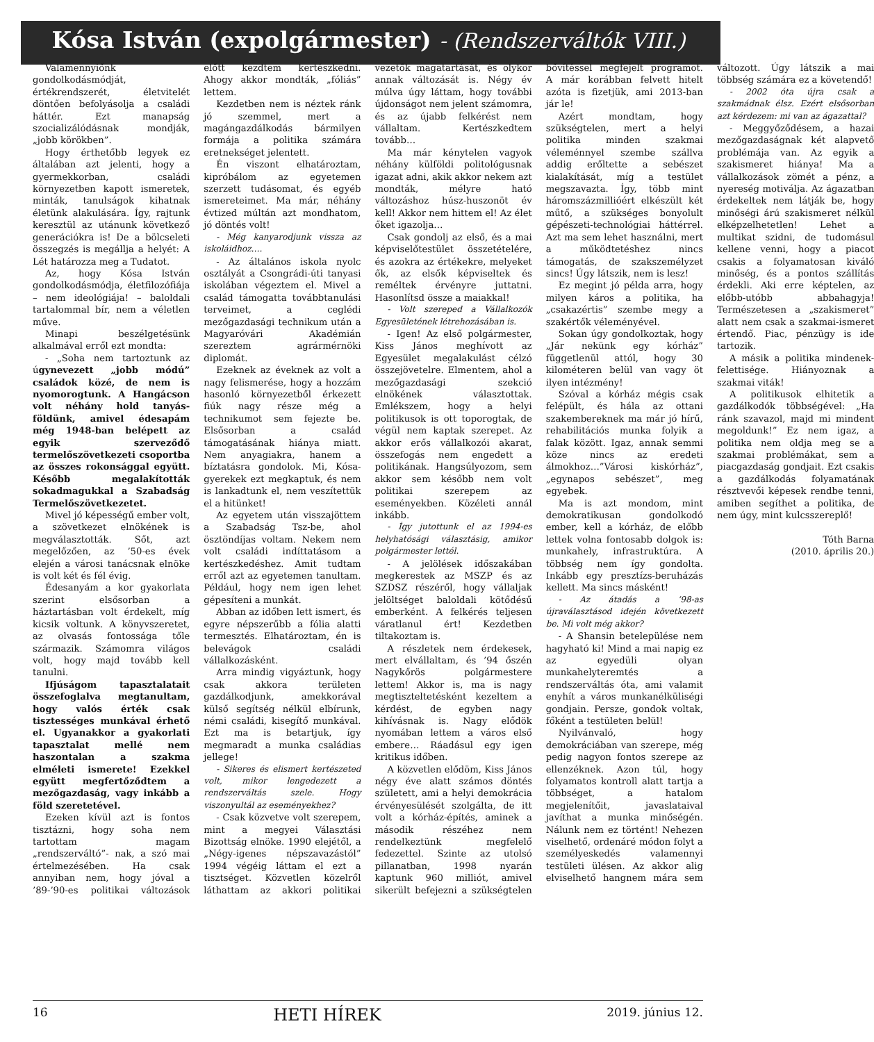Kósa István (expolgármester) - (Rendszerváltók VIII.)
Valamennyiőnk gondolkodásmódját, értékrendszerét, életvitelét döntően befolyásolja a családi háttér. Ezt manapság szocializálódásnak mondják, „jobb körökben”.
Hogy érthetőbb legyek ez általában azt jelenti, hogy a gyermekkorban, családi környezetben kapott ismeretek, minták, tanulságok kihatnak életünk alakulására. Így, rajtunk keresztül az utánunk következő generációkra is! De a bölcseleti összegzés is megállja a helyét: A Lét határozza meg a Tudatot.
Az, hogy Kósa István gondolkodásmódja, életfilozófiája – nem ideológiája! – baloldali tartalommal bír, nem a véletlen műve.
Minapi beszélgetésünk alkalmával erről ezt mondta:
- „Soha nem tartoztunk az úgynevezett „jobb módú” családok közé, de nem is nyomorogtunk. A Hangácson volt néhány hold tanyás-földünk, amivel édesapám még 1948-ban belépett az egyik szerveződő termelőszövetkezeti csoportba az összes rokonsággal együtt. Később megalakították sokadmagukkal a Szabadság Termelőszövetkezetet.
Mivel jó képességű ember volt, a szövetkezet elnökének is megválasztották. Sőt, azt megelőzően, az ’50-es évek elején a városi tanácsnak elnöke is volt két és fél évig.
Édesanyám a kor gyakorlata szerint elsősorban a háztartásban volt érdekelt, míg kicsik voltunk. A könyvszeretet, az olvasás fontossága tőle származik. Számomra világos volt, hogy majd tovább kell tanulni.
Ifjúságom tapasztalatait összefoglalva megtanultam, hogy valós érték csak tisztességes munkával érhető el. Ugyanakkor a gyakorlati tapasztalat mellé nem haszontalan a szakma elméleti ismerete! Ezekkel együtt megfertőződtem a mezőgazdaság, vagy inkább a föld szeretetével.
Ezeken kívül azt is fontos tisztázni, hogy soha nem tartottam magam „rendszerváltó”- nak, a szó mai értelmezésében. Ha csak annyiban nem, hogy jóval a ’89-’90-es politikai változások előtt kezdtem kertészkedni. Ahogy akkor mondták, „fóliás” lettem.
Kezdetben nem is néztek ránk jó szemmel, mert a magángazdálkodás bármilyen formája a politika számára eretnekséget jelentett.
Én viszont elhatároztam, kipróbálom az egyetemen szerzett tudásomat, és egyéb ismereteimet. Ma már, néhány évtized múltán azt mondhatom, jó döntés volt!
- Még kanyarodjunk vissza az iskoláidhoz….
- Az általános iskola nyolc osztályát a Csongrádi-úti tanyasi iskolában végeztem el. Mivel a család támogatta továbbtanulási terveimet, a ceglédi mezőgazdasági technikum után a Magyaróvári Akadémián szereztem agrármérnöki diplomát.
Ezeknek az éveknek az volt a nagy felismerése, hogy a hozzám hasonló környezetből érkezett fiúk nagy része még a technikumot sem fejezte be. Elsősorban a család támogatásának hiánya miatt. Nem anyagiakra, hanem a bíztatásra gondolok. Mi, Kósa-gyerekek ezt megkaptuk, és nem is lankadtunk el, nem veszítettük el a hitünket!
Az egyetem után visszajöttem a Szabadság Tsz-be, ahol ösztöndíjas voltam. Nekem nem volt családi indíttatásom a kertészkedéshez. Amit tudtam erről azt az egyetemen tanultam. Például, hogy nem igen lehet gépesíteni a munkát.
Abban az időben lett ismert, és egyre népszerűbb a fólia alatti termesztés. Elhatároztam, én is belevágok családi vállalkozásként.
Arra mindig vigyáztunk, hogy csak akkora területen gazdálkodjunk, amekkorával külső segítség nélkül elbírunk, némi családi, kisegítő munkával. Ezt ma is betartjuk, így megmaradt a munka családias jellege!
- Sikeres és elismert kertészeted volt, mikor lengedezett a rendszerváltás szele. Hogy viszonyultál az eseményekhez?
- Csak közvetve volt szerepem, mint a megyei Választási Bizottság elnöke. 1990 elejétől, a „Négy-igenes népszavazástól” 1994 végéig láttam el ezt a tisztséget. Közvetlen közelről láthattam az akkori politikai vezetők magatartását, és olykor annak változását is. Négy év múlva úgy láttam, hogy további újdonságot nem jelent számomra, és az újabb felkérést nem vállaltam. Kertészkedtem tovább…
Ma már kénytelen vagyok néhány külföldi politológusnak igazat adni, akik akkor nekem azt mondták, mélyre ható változáshoz húsz-huszonöt év kell! Akkor nem hittem el! Az élet őket igazolja…
Csak gondolj az első, és a mai képviselőtestület összetételére, és azokra az értékekre, melyeket ők, az elsők képviseltek és reméltek érvényre juttatni. Hasonlítsd össze a maiakkal!
- Volt szereped a Vállalkozók Egyesületének létrehozásában is.
- Igen! Az első polgármester, Kiss János meghívott az Egyesület megalakulást célzó összejövetelre. Elmentem, ahol a mezőgazdasági szekció elnökének választottak. Emlékszem, hogy a helyi politikusok is ott toporogtak, de végül nem kaptak szerepet. Az akkor erős vállalkozói akarat, összefogás nem engedett a politikának. Hangsúlyozom, sem akkor sem később nem volt politikai szerepem az eseményekben. Közéleti annál inkább.
- Így jutottunk el az 1994-es helyhatósági választásig, amikor polgármester lettél.
- A jelölések időszakában megkerestek az MSZP és az SZDSZ részéről, hogy vállaljak jelöltséget baloldali kötődésű emberként. A felkérés teljesen váratlanul ért! Kezdetben tiltakoztam is.
A részletek nem érdekesek, mert elvállaltam, és ’94 őszén Nagykőrös polgármestere lettem! Akkor is, ma is nagy megtiszteltetésként kezeltem a kérdést, de egyben nagy kihívásnak is. Nagy elődök nyomában lettem a város első embere… Ráadásul egy igen kritikus időben.
A közvetlen elődöm, Kiss János négy éve alatt számos döntés született, ami a helyi demokrácia érvényesülését szolgálta, de itt volt a kórház-építés, aminek a második részéhez nem rendelkeztünk megfelelő fedezettel. Szinte az utolsó pillanatban, 1998 nyarán kaptunk 960 milliót, amivel sikerült befejezni a szükségtelen bővítéssel megfejelt programot. A már korábban felvett hitelt azóta is fizetjük, ami 2013-ban jár le!
Azért mondtam, hogy szükségtelen, mert a helyi politika minden szakmai véleménnyel szembe szállva addig erőltette a sebészet kialakítását, míg a testület megszavazta. Így, több mint háromszázmillióért elkészült két műtő, a szükséges bonyolult gépészeti-technológiai háttérrel. Azt ma sem lehet használni, mert a működtetéshez nincs támogatás, de szakszemélyzet sincs! Úgy látszik, nem is lesz!
Ez megint jó példa arra, hogy milyen káros a politika, ha „csakazértis” szembe megy a szakértők véleményével.
Sokan úgy gondolkoztak, hogy „Jár nekünk egy kórház” függetlenül attól, hogy 30 kilométeren belül van vagy öt ilyen intézmény!
Szóval a kórház mégis csak felépült, és hála az ottani szakembereknek ma már jó hírű, rehabilitációs munka folyik a falak között. Igaz, annak semmi köze nincs az eredeti álmokhoz…”Városi kiskórház”, „egynapos sebészet”, meg egyebek.
Ma is azt mondom, mint demokratikusan gondolkodó ember, kell a kórház, de előbb lettek volna fontosabb dolgok is: munkahely, infrastruktúra. A többség nem így gondolta. Inkább egy presztízs-beruházás kellett. Ma sincs másként!
- Az átadás a ’98-as újraválasztásod idején következett be. Mi volt még akkor?
- A Shansin betelepülése nem hagyható ki! Mind a mai napig ez az egyedüli olyan munkahelyteremtés a rendszerváltás óta, ami valamit enyhít a város munkanélküliségi gondjain. Persze, gondok voltak, főként a testületen belül!
Nyilvánvaló, hogy demokráciában van szerepe, még pedig nagyon fontos szerepe az ellenzéknek. Azon túl, hogy folyamatos kontroll alatt tartja a többséget, a hatalom megjelenítőit, javaslataival javíthat a munka minőségén. Nálunk nem ez történt! Nehezen viselhető, ordenáré módon folyt a személyeskedés valamennyi testületi ülésen. Az akkor alig elviselhető hangnem mára sem változott. Úgy látszik a mai többség számára ez a követendő!
- 2002 óta újra csak a szakmádnak élsz. Ezért elsősorban azt kérdezem: mi van az ágazattal?
- Meggyőződésem, a hazai mezőgazdaságnak két alapvető problémája van. Az egyik a szakismeret hiánya! Ma a vállalkozások zömét a pénz, a nyereség motiválja. Az ágazatban érdekeltek nem látják be, hogy minőségi árú szakismeret nélkül elképzelhetetlen! Lehet a multikat szidni, de tudomásul kellene venni, hogy a piacot csakis a folyamatosan kiváló minőség, és a pontos szállítás érdekli. Aki erre képtelen, az előbb-utóbb abbahagyja! Természetesen a „szakismeret” alatt nem csak a szakmai-ismeret értendő. Piac, pénzügy is ide tartozik.
A másik a politika mindenek-felettisége. Hiányoznak a szakmai viták!
A politikusok elhitetik a gazdálkodók többségével: „Ha ránk szavazol, majd mi mindent megoldunk!” Ez nem igaz, a politika nem oldja meg se a szakmai problémákat, sem a piacgazdaság gondjait. Ezt csakis a gazdálkodás folyamatának résztvevői képesek rendbe tenni, amiben segíthet a politika, de nem úgy, mint kulcsszereplő!
Tóth Barna
(2010. április 20.)
16 HETI HÍREK 2019. június 12.